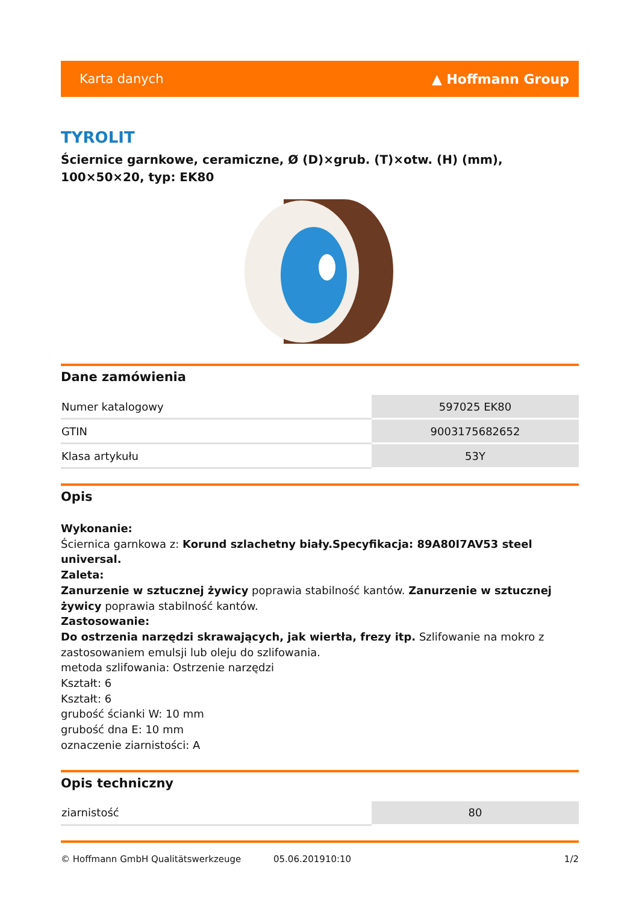Karta danych ▲ Hoffmann Group
TYROLIT
Ściernice garnkowe, ceramiczne, Ø (D)×grub. (T)×otw. (H) (mm), 100×50×20, typ: EK80
Dane zamówienia
| Numer katalogowy | 597025 EK80 |
| GTIN | 9003175682652 |
| Klasa artykułu | 53Y |
Opis
Wykonanie:
Ściernica garnkowa z: Korund szlachetny biały.Specyfikacja: 89A80I7AV53 steel universal.
Zaleta:
Zanurzenie w sztucznej żywicy poprawia stabilność kantów. Zanurzenie w sztucznej żywicy poprawia stabilność kantów.
Zastosowanie:
Do ostrzenia narzędzi skrawających, jak wiertła, frezy itp. Szlifowanie na mokro z zastosowaniem emulsji lub oleju do szlifowania.
metoda szlifowania: Ostrzenie narzędzi
Kształt: 6
Kształt: 6
grubość ścianki W: 10 mm
grubość dna E: 10 mm
oznaczenie ziarnistości: A
Opis techniczny
| ziarnistość | 80 |
© Hoffmann GmbH Qualitätswerkzeuge 05.06.201910:10 1/2